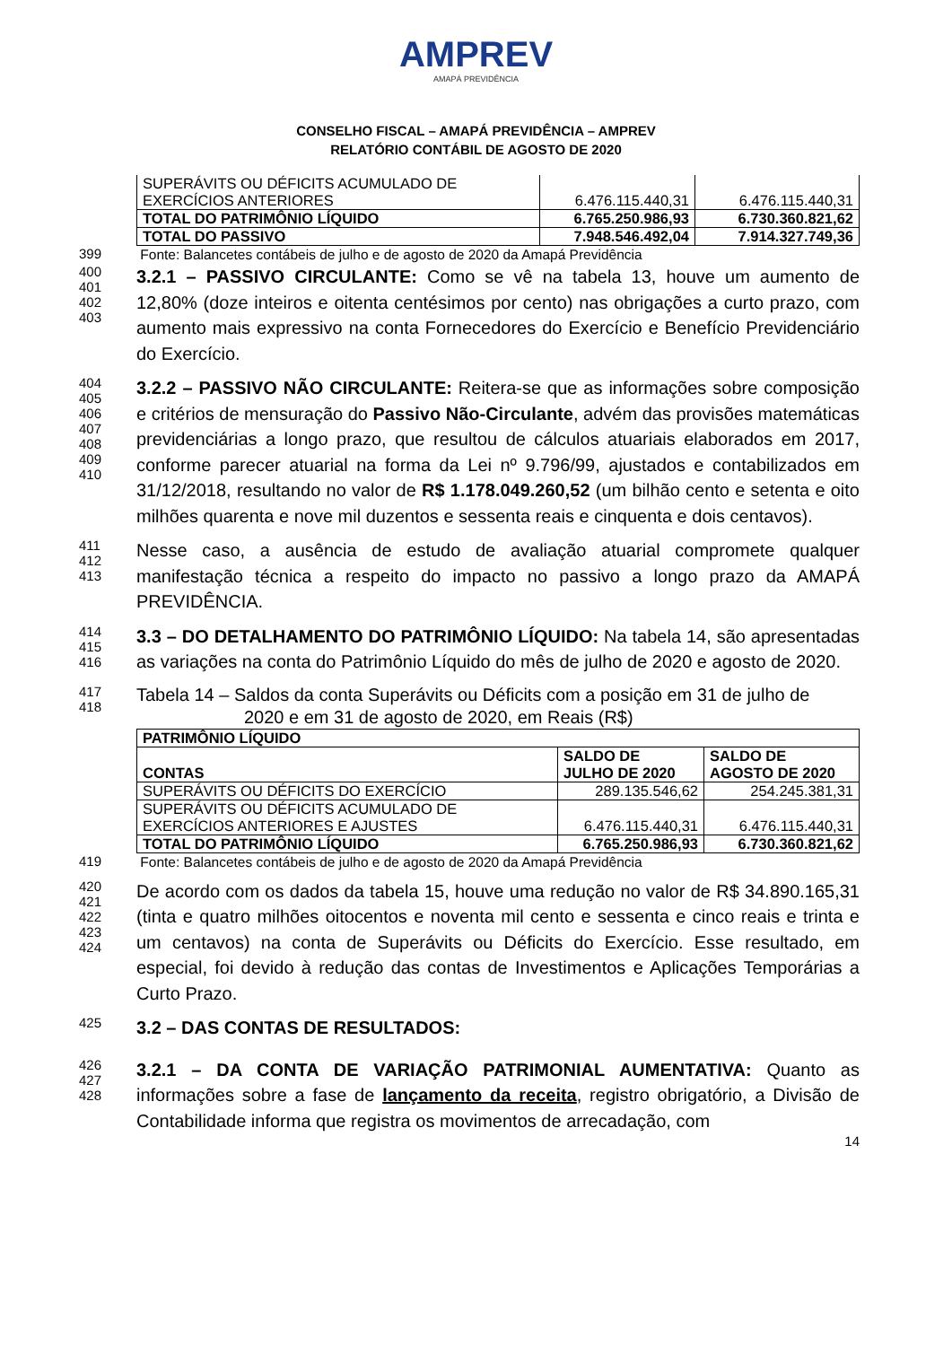AMPREV
AMAPÁ PREVIDÊNCIA
CONSELHO FISCAL – AMAPÁ PREVIDÊNCIA – AMPREV
RELATÓRIO CONTÁBIL DE AGOSTO DE 2020
| SUPERÁVITS OU DÉFICITS ACUMULADO DE EXERCÍCIOS ANTERIORES | 6.476.115.440,31 | 6.476.115.440,31 |
| TOTAL DO PATRIMÔNIO LÍQUIDO | 6.765.250.986,93 | 6.730.360.821,62 |
| TOTAL DO PASSIVO | 7.948.546.492,04 | 7.914.327.749,36 |
399
Fonte: Balancetes contábeis de julho e de agosto de 2020 da Amapá Previdência
400
401
402
403
3.2.1 – PASSIVO CIRCULANTE: Como se vê na tabela 13, houve um aumento de 12,80% (doze inteiros e oitenta centésimos por cento) nas obrigações a curto prazo, com aumento mais expressivo na conta Fornecedores do Exercício e Benefício Previdenciário do Exercício.
404
405
406
407
408
409
410
3.2.2 – PASSIVO NÃO CIRCULANTE: Reitera-se que as informações sobre composição e critérios de mensuração do Passivo Não-Circulante, advém das provisões matemáticas previdenciárias a longo prazo, que resultou de cálculos atuariais elaborados em 2017, conforme parecer atuarial na forma da Lei nº 9.796/99, ajustados e contabilizados em 31/12/2018, resultando no valor de R$ 1.178.049.260,52 (um bilhão cento e setenta e oito milhões quarenta e nove mil duzentos e sessenta reais e cinquenta e dois centavos).
411
412
413
Nesse caso, a ausência de estudo de avaliação atuarial compromete qualquer manifestação técnica a respeito do impacto no passivo a longo prazo da AMAPÁ PREVIDÊNCIA.
414
415
416
3.3 – DO DETALHAMENTO DO PATRIMÔNIO LÍQUIDO: Na tabela 14, são apresentadas as variações na conta do Patrimônio Líquido do mês de julho de 2020 e agosto de 2020.
417
418
Tabela 14 – Saldos da conta Superávits ou Déficits com a posição em 31 de julho de
2020 e em 31 de agosto de 2020, em Reais (R$)
| PATRIMÔNIO LÍQUIDO | | |
| --- | --- | --- |
| CONTAS | SALDO DE JULHO DE 2020 | SALDO DE AGOSTO DE 2020 |
| SUPERÁVITS OU DÉFICITS DO EXERCÍCIO | 289.135.546,62 | 254.245.381,31 |
| SUPERÁVITS OU DÉFICITS ACUMULADO DE EXERCÍCIOS ANTERIORES E AJUSTES | 6.476.115.440,31 | 6.476.115.440,31 |
| TOTAL DO PATRIMÔNIO LÍQUIDO | 6.765.250.986,93 | 6.730.360.821,62 |
419
Fonte: Balancetes contábeis de julho e de agosto de 2020 da Amapá Previdência
420
421
422
423
424
De acordo com os dados da tabela 15, houve uma redução no valor de R$ 34.890.165,31 (tinta e quatro milhões oitocentos e noventa mil cento e sessenta e cinco reais e trinta e um centavos) na conta de Superávits ou Déficits do Exercício. Esse resultado, em especial, foi devido à redução das contas de Investimentos e Aplicações Temporárias a Curto Prazo.
425
3.2 – DAS CONTAS DE RESULTADOS:
426
427
428
3.2.1 – DA CONTA DE VARIAÇÃO PATRIMONIAL AUMENTATIVA: Quanto as informações sobre a fase de lançamento da receita, registro obrigatório, a Divisão de Contabilidade informa que registra os movimentos de arrecadação, com
14